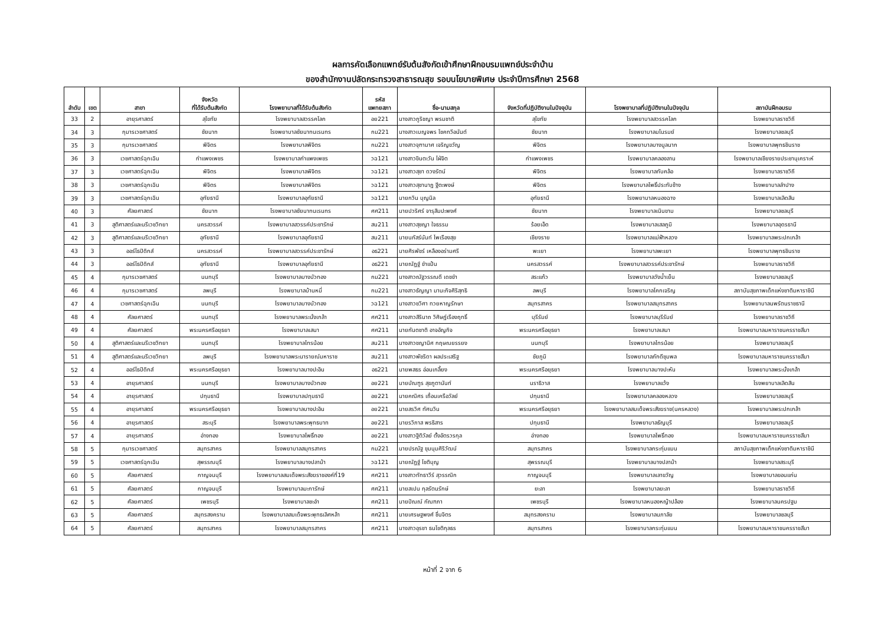ผลการคัดเลือกแพทย์รับต้นสังกัดเข้าศึกษาฝึกอบรมแพทย์ประจำบ้าน
ของสำนักงานปลัดกระทรวงสาธารณสุข รอบนโยบายพิเศษ ประจำปีการศึกษา 2568
| ลำดับ | เขต | สาขา | จังหวัด ที่ได้รับต้นสังกัด | โรงพยาบาลที่ได้รับต้นสังกัด | รหัส แพทยสภา | ชื่อ-นามสกุล | จังหวัดที่ปฏิบัติงานในปัจจุบัน | โรงพยาบาลที่ปฏิบัติงานในปัจจุบัน | สถาบันฝึกอบรม |
| --- | --- | --- | --- | --- | --- | --- | --- | --- | --- |
| 33 | 2 | อายุรศาสตร์ | สุโขทัย | โรงพยาบาลสวรรคโลก | อย221 | นางสาวภูริชญา พรมชาติ | สุโขทัย | โรงพยาบาลสวรรคโลก | โรงพยาบาลราชวิถี |
| 34 | 3 | กุมารเวชศาสตร์ | ชัยนาท | โรงพยาบาลชัยนาทนเรนทร | กม221 | นางสาวเบญจพร โชคทวีอนันต์ | ชัยนาท | โรงพยาบาลมโนรมย์ | โรงพยาบาลชลบุรี |
| 35 | 3 | กุมารเวชศาสตร์ | พิจิตร | โรงพยาบาลพิจิตร | กม221 | นางสาวจุฑามาศ เจริญขวัญ | พิจิตร | โรงพยาบาลบางมูลนาก | โรงพยาบาลพุทธชินราช |
| 36 | 3 | เวชศาสตร์ฉุกเฉิน | กำแพงเพชร | โรงพยาบาลกำแพงเพชร | วฉ121 | นางสาวขินตะวัน ไฝ่จิต | กำแพงเพชร | โรงพยาบาลคลองลาน | โรงพยาบาลเชียงรายประชานุเคราะห์ |
| 37 | 3 | เวชศาสตร์ฉุกเฉิน | พิจิตร | โรงพยาบาลพิจิตร | วฉ121 | นางสาวสุชา ดวงรัตน์ | พิจิตร | โรงพยาบาลทับคล้อ | โรงพยาบาลราชวิถี |
| 38 | 3 | เวชศาสตร์ฉุกเฉิน | พิจิตร | โรงพยาบาลพิจิตร | วฉ121 | นางสาวสุชานาฎ ฐีตะพงษ์ | พิจิตร | โรงพยาบาลโพธิ์ประทับช้าง | โรงพยาบาลลำปาง |
| 39 | 3 | เวชศาสตร์ฉุกเฉิน | อุทัยธานี | โรงพยาบาลอุทัยธานี | วฉ121 | นายกวิน บุญนิล | อุทัยธานี | โรงพยาบาลหนองฉาง | โรงพยาบาลเลิดสิน |
| 40 | 3 | ศัลยศาสตร์ | ชัยนาท | โรงพยาบาลชัยนาทนเรนทร | ศศ211 | นายปวริศร์ จารุสิมปะพงศ์ | ชัยนาท | โรงพยาบาลเนินขาม | โรงพยาบาลชลบุรี |
| 41 | 3 | สูติศาสตร์และนรีเวชวิทยา | นครสวรรค์ | โรงพยาบาลสวรรค์ประชารักษ์ | สน211 | นางสาวสุชญา ใจธรรม | ร้อยเอ็ด | โรงพยาบาลเสลภูมิ | โรงพยาบาลอุดรธานี |
| 42 | 3 | สูติศาสตร์และนรีเวชวิทยา | อุทัยธานี | โรงพยาบาลอุทัยธานี | สน211 | นายนภัสร์นันท์ ไพเรืองสุข | เชียงราย | โรงพยาบาลแม่ฟ้าหลวง | โรงพยาบาลพระปกเกล้า |
| 43 | 3 | ออร์โธปิดิกส์ | นครสวรรค์ | โรงพยาบาลสวรรค์ประชารักษ์ | อธ221 | นายศิรพัชร์ เหลืองอร่ามศรี | พะเยา | โรงพยาบาลพะเยา | โรงพยาบาลพุทธชินราช |
| 44 | 3 | ออร์โธปิดิกส์ | อุทัยธานี | โรงพยาบาลอุทัยธานี | อธ221 | นายณัฏฐ์ ขำแป้น | นครสวรรค์ | โรงพยาบาลสวรรค์ประชารักษ์ | โรงพยาบาลราชวิถี |
| 45 | 4 | กุมารเวชศาสตร์ | นนทบุรี | โรงพยาบาลบางบัวทอง | กม221 | นางสาวณัฐวรรณดี เดชขำ | สระแก้ว | โรงพยาบาลวังน้ำเย็น | โรงพยาบาลชลบุรี |
| 46 | 4 | กุมารเวชศาสตร์ | ลพบุรี | โรงพยาบาลบ้านหมี่ | กม221 | นางสาวธัญญา มานะกิจศิริสุทธิ | ลพบุรี | โรงพยาบาลโคกเจริญ | สถาบันสุขภาพเด็กแห่งชาติมหาราชินี |
| 47 | 4 | เวชศาสตร์ฉุกเฉิน | นนทบุรี | โรงพยาบาลบางบัวทอง | วฉ121 | นางสาวชวิศา ทวยหาญรักษา | สมุทรสาคร | โรงพยาบาลสมุทรสาคร | โรงพยาบาลนพรัตนราชธานี |
| 48 | 4 | ศัลยศาสตร์ | นนทบุรี | โรงพยาบาลพระนั่งเกล้า | ศศ211 | นางสาวสิรินาถ วิศิษฎ์เรืองฤทธิ์ | บุรีรัมย์ | โรงพยาบาลบุรีรัมย์ | โรงพยาบาลราชวิถี |
| 49 | 4 | ศัลยศาสตร์ | พระนครศรีอยุธยา | โรงพยาบาลเสนา | ศศ211 | นายกันตชาติ อาจอัญกิจ | พระนครศรีอยุธยา | โรงพยาบาลเสนา | โรงพยาบาลมหาราชนครราชสีมา |
| 50 | 4 | สูติศาสตร์และนรีเวชวิทยา | นนทบุรี | โรงพยาบาลไทรน้อย | สน211 | นางสาวชญานิศ กฤษณยรรยง | นนทบุรี | โรงพยาบาลไทรน้อย | โรงพยาบาลชลบุรี |
| 51 | 4 | สูติศาสตร์และนรีเวชวิทยา | ลพบุรี | โรงพยาบาลพระนารายณ์มหาราช | สน211 | นางสาวพัชริดา ผลประเสริฐ | ชัยภูมิ | โรงพยาบาลภักดีชุมพล | โรงพยาบาลมหาราชนครราชสีมา |
| 52 | 4 | ออร์โธปิดิกส์ | พระนครศรีอยุธยา | โรงพยาบาลบางปะอิน | อธ221 | นายพสธร อ่อนเกลี้ยง | พระนครศรีอยุธยา | โรงพยาบาลบางปะหัน | โรงพยาบาลพระนั่งเกล้า |
| 53 | 4 | อายุรศาสตร์ | นนทบุรี | โรงพยาบาลบางบัวทอง | อย221 | นายบัณฑูร สุขภูตานันท์ | นราธิวาส | โรงพยาบาลแว้ง | โรงพยาบาลเลิดสิน |
| 54 | 4 | อายุรศาสตร์ | ปทุมธานี | โรงพยาบาลปทุมธานี | อย221 | นายคณิศร เถื่อนเครือวัลย์ | ปทุมธานี | โรงพยาบาลคลองหลวง | โรงพยาบาลชลบุรี |
| 55 | 4 | อายุรศาสตร์ | พระนครศรีอยุธยา | โรงพยาบาลบางปะอิน | อย221 | นายสรวิศ ทัศนวิน | พระนครศรีอยุธยา | โรงพยาบาลสมเด็จพระสังฆราช(นครหลวง) | โรงพยาบาลพระปกเกล้า |
| 56 | 4 | อายุรศาสตร์ | สระบุรี | โรงพยาบาลพระพุทธบาท | อย221 | นายรวิภาส พรธิสาร | ปทุมธานี | โรงพยาบาลธัญบุรี | โรงพยาบาลชลบุรี |
| 57 | 4 | อายุรศาสตร์ | อ่างทอง | โรงพยาบาลโพธิ์ทอง | อย221 | นางสาวฐิติวัลย์ ตั้งอัตรวรกุล | อ่างทอง | โรงพยาบาลโพธิ์ทอง | โรงพยาบาลมหาราชนครราชสีมา |
| 58 | 5 | กุมารเวชศาสตร์ | สมุทรสาคร | โรงพยาบาลสมุทรสาคร | กม221 | นายปรณัฐ ขุมนุมศิริวัฒน์ | สมุทรสาคร | โรงพยาบาลกระทุ่มแบน | สถาบันสุขภาพเด็กแห่งชาติมหาราชินี |
| 59 | 5 | เวชศาสตร์ฉุกเฉิน | สุพรรณบุรี | โรงพยาบาลบางปลาม้า | วฉ121 | นายณัฏฐ์ โชติบุญ | สุพรรณบุรี | โรงพยาบาลบางปลาม้า | โรงพยาบาลสระบุรี |
| 60 | 5 | ศัลยศาสตร์ | กาญจนบุรี | โรงพยาบาลสมเด็จพระสังฆราชองค์ที่19 | ศศ211 | นางสาวทัทธาวีร์ สุวรรณิก | กาญจนบุรี | โรงพยาบาลเลาขวัญ | โรงพยาบาลขอนแก่น |
| 61 | 5 | ศัลยศาสตร์ | กาญจนบุรี | โรงพยาบาลมะการักษ์ | ศศ211 | นายสเปน กุลรัตนรักษ์ | ยะลา | โรงพยาบาลยะลา | โรงพยาบาลราชวิถี |
| 62 | 5 | ศัลยศาสตร์ | เพชรบุรี | โรงพยาบาลชะอำ | ศศ211 | นายปัณณ์ กัณฑภา | เพชรบุรี | โรงพยาบาลหนองหญ้าปล้อง | โรงพยาบาลนครปฐม |
| 63 | 5 | ศัลยศาสตร์ | สมุทรสงคราม | โรงพยาบาลสมเด็จพระพุทธเลิศหล้า | ศศ211 | นายเศรษฐพงศ์ ชื่นจิตร | สมุทรสงคราม | โรงพยาบาลนภาลัย | โรงพยาบาลชลบุรี |
| 64 | 5 | ศัลยศาสตร์ | สมุทรสาคร | โรงพยาบาลสมุทรสาคร | ศศ211 | นางสาวอุรชา ธนโชติกุลธร | สมุทรสาคร | โรงพยาบาลกระทุ่มแบน | โรงพยาบาลมหาราชนครราชสีมา |
หน้าที่ 2 จาก 6